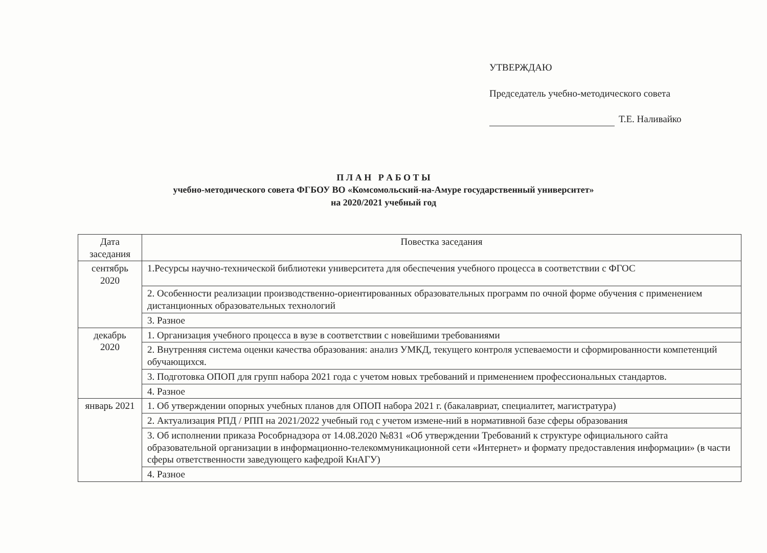УТВЕРЖДАЮ
Председатель учебно-методического совета
Т.Е. Наливайко
П Л А Н Р А Б О Т Ы
учебно-методического совета ФГБОУ ВО «Комсомольский-на-Амуре государственный университет»
на 2020/2021 учебный год
| Дата заседания | Повестка заседания |
| --- | --- |
| сентябрь 2020 | 1.Ресурсы научно-технической библиотеки университета для обеспечения учебного процесса в соответствии с ФГОС |
| | 2. Особенности реализации производственно-ориентированных образовательных программ по очной форме обучения с применением дистанционных образовательных технологий |
| | 3. Разное |
| декабрь 2020 | 1. Организация учебного процесса в вузе в соответствии с новейшими требованиями |
| | 2. Внутренняя система оценки качества образования: анализ УМКД, текущего контроля успеваемости и сформированности компетенций обучающихся. |
| | 3. Подготовка ОПОП для групп набора 2021 года с учетом новых требований и применением профессиональных стандартов. |
| | 4. Разное |
| январь 2021 | 1. Об утверждении опорных учебных планов для ОПОП набора 2021 г. (бакалавриат, специалитет, магистратура) |
| | 2. Актуализация РПД / РПП на 2021/2022 учебный год с учетом измене-ний в нормативной базе сферы образования |
| | 3. Об исполнении приказа Рособрнадзора от 14.08.2020 №831 «Об утверждении Требований к структуре официального сайта образовательной организации в информационно-телекоммуникационной сети «Интернет» и формату предоставления информации» (в части сферы ответственности заведующего кафедрой КнАГУ) |
| | 4. Разное |